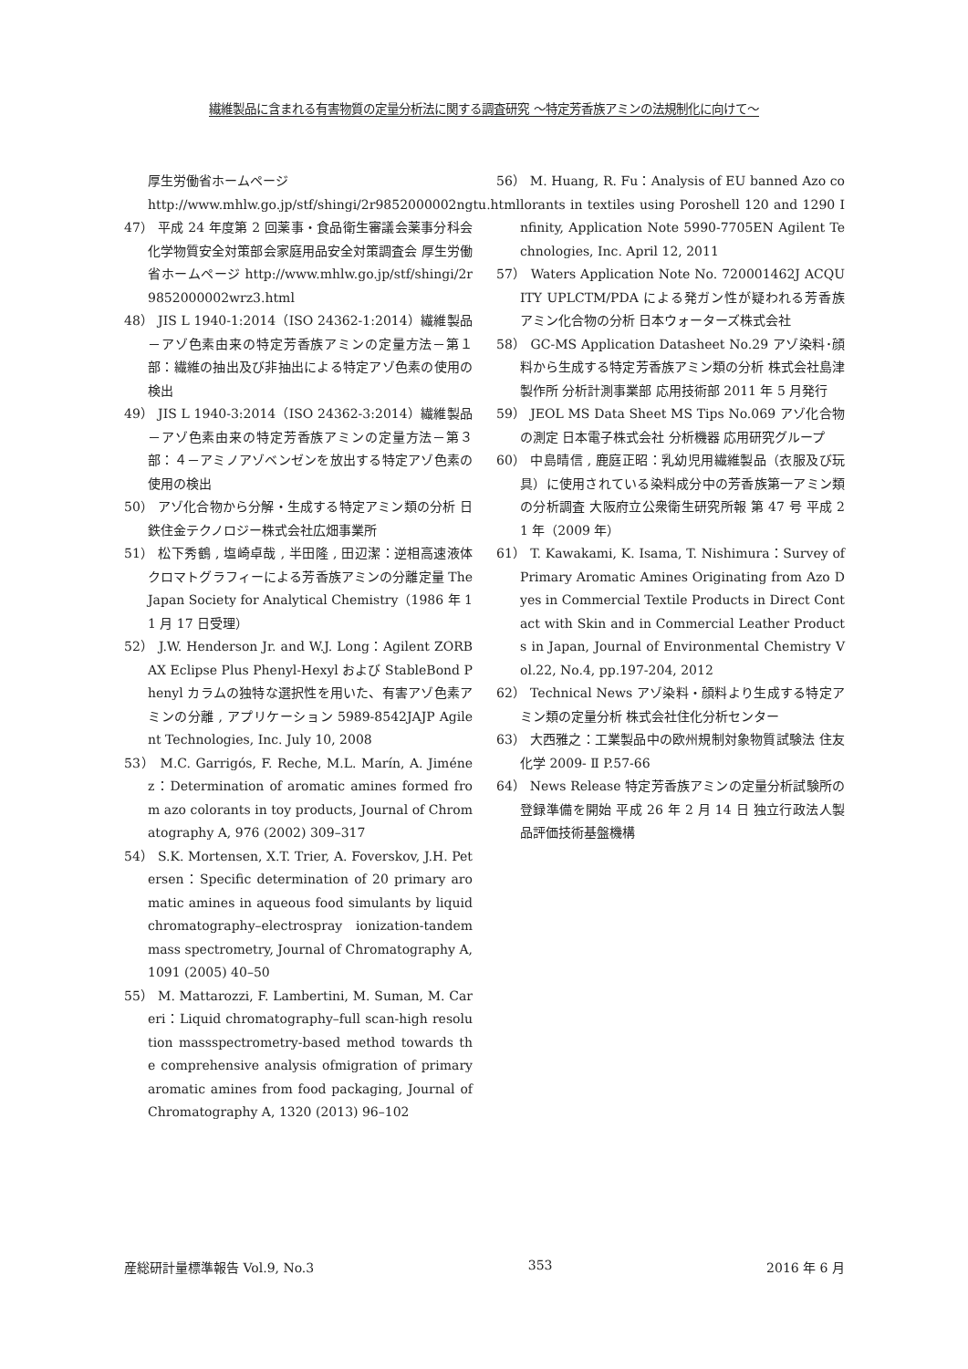繊維製品に含まれる有害物質の定量分析法に関する調査研究 ～特定芳香族アミンの法規制化に向けて～
厚生労働省ホームページ
http://www.mhlw.go.jp/stf/shingi/2r9852000002ngtu.html
47） 平成 24 年度第 2 回薬事・食品衛生審議会薬事分科会化学物質安全対策部会家庭用品安全対策調査会 厚生労働省ホームページ http://www.mhlw.go.jp/stf/shingi/2r9852000002wrz3.html
48） JIS L 1940-1:2014（ISO 24362-1:2014）繊維製品－アゾ色素由来の特定芳香族アミンの定量方法－第１部：繊維の抽出及び非抽出による特定アゾ色素の使用の検出
49） JIS L 1940-3:2014（ISO 24362-3:2014）繊維製品－アゾ色素由来の特定芳香族アミンの定量方法－第３部：４－アミノアゾベンゼンを放出する特定アゾ色素の使用の検出
50） アゾ化合物から分解・生成する特定アミン類の分析 日鉄住金テクノロジー株式会社広畑事業所
51） 松下秀鶴 , 塩崎卓哉 , 半田隆 , 田辺潔：逆相高速液体クロマトグラフィーによる芳香族アミンの分離定量 The Japan Society for Analytical Chemistry（1986 年 11 月 17 日受理）
52） J.W. Henderson Jr. and W.J. Long：Agilent ZORBAX Eclipse Plus Phenyl-Hexyl および StableBond Phenyl カラムの独特な選択性を用いた、有害アゾ色素アミンの分離 , アプリケーション 5989-8542JAJP Agilent Technologies, Inc. July 10, 2008
53） M.C. Garrigós, F. Reche, M.L. Marín, A. Jiménez：Determination of aromatic amines formed from azo colorants in toy products, Journal of Chromatography A, 976 (2002) 309–317
54） S.K. Mortensen, X.T. Trier, A. Foverskov, J.H. Petersen：Specific determination of 20 primary aromatic amines in aqueous food simulants by liquid chromatography–electrospray ionization-tandem mass spectrometry, Journal of Chromatography A, 1091 (2005) 40–50
55） M. Mattarozzi, F. Lambertini, M. Suman, M. Careri：Liquid chromatography–full scan-high resolution massspectrometry-based method towards the comprehensive analysis ofmigration of primary aromatic amines from food packaging, Journal of Chromatography A, 1320 (2013) 96–102
56） M. Huang, R. Fu：Analysis of EU banned Azo colorants in textiles using Poroshell 120 and 1290 Infinity, Application Note 5990-7705EN Agilent Technologies, Inc. April 12, 2011
57） Waters Application Note No. 720001462J ACQUITY UPLCTM/PDA による発ガン性が疑われる芳香族アミン化合物の分析 日本ウォーターズ株式会社
58） GC-MS Application Datasheet No.29 アゾ染料･顔料から生成する特定芳香族アミン類の分析 株式会社島津製作所 分析計測事業部 応用技術部 2011 年 5 月発行
59） JEOL MS Data Sheet MS Tips No.069 アゾ化合物の測定 日本電子株式会社 分析機器 応用研究グループ
60） 中島晴信 , 鹿庭正昭：乳幼児用繊維製品（衣服及び玩具）に使用されている染料成分中の芳香族第一アミン類の分析調査 大阪府立公衆衛生研究所報 第 47 号 平成 21 年（2009 年）
61） T. Kawakami, K. Isama, T. Nishimura：Survey of Primary Aromatic Amines Originating from Azo Dyes in Commercial Textile Products in Direct Contact with Skin and in Commercial Leather Products in Japan, Journal of Environmental Chemistry Vol.22, No.4, pp.197-204, 2012
62） Technical News アゾ染料・顔料より生成する特定アミン類の定量分析 株式会社住化分析センター
63） 大西雅之：工業製品中の欧州規制対象物質試験法 住友化学 2009- Ⅱ P.57-66
64） News Release 特定芳香族アミンの定量分析試験所の登録準備を開始 平成 26 年 2 月 14 日 独立行政法人製品評価技術基盤機構
産総研計量標準報告 Vol.9, No.3 353 2016 年 6 月